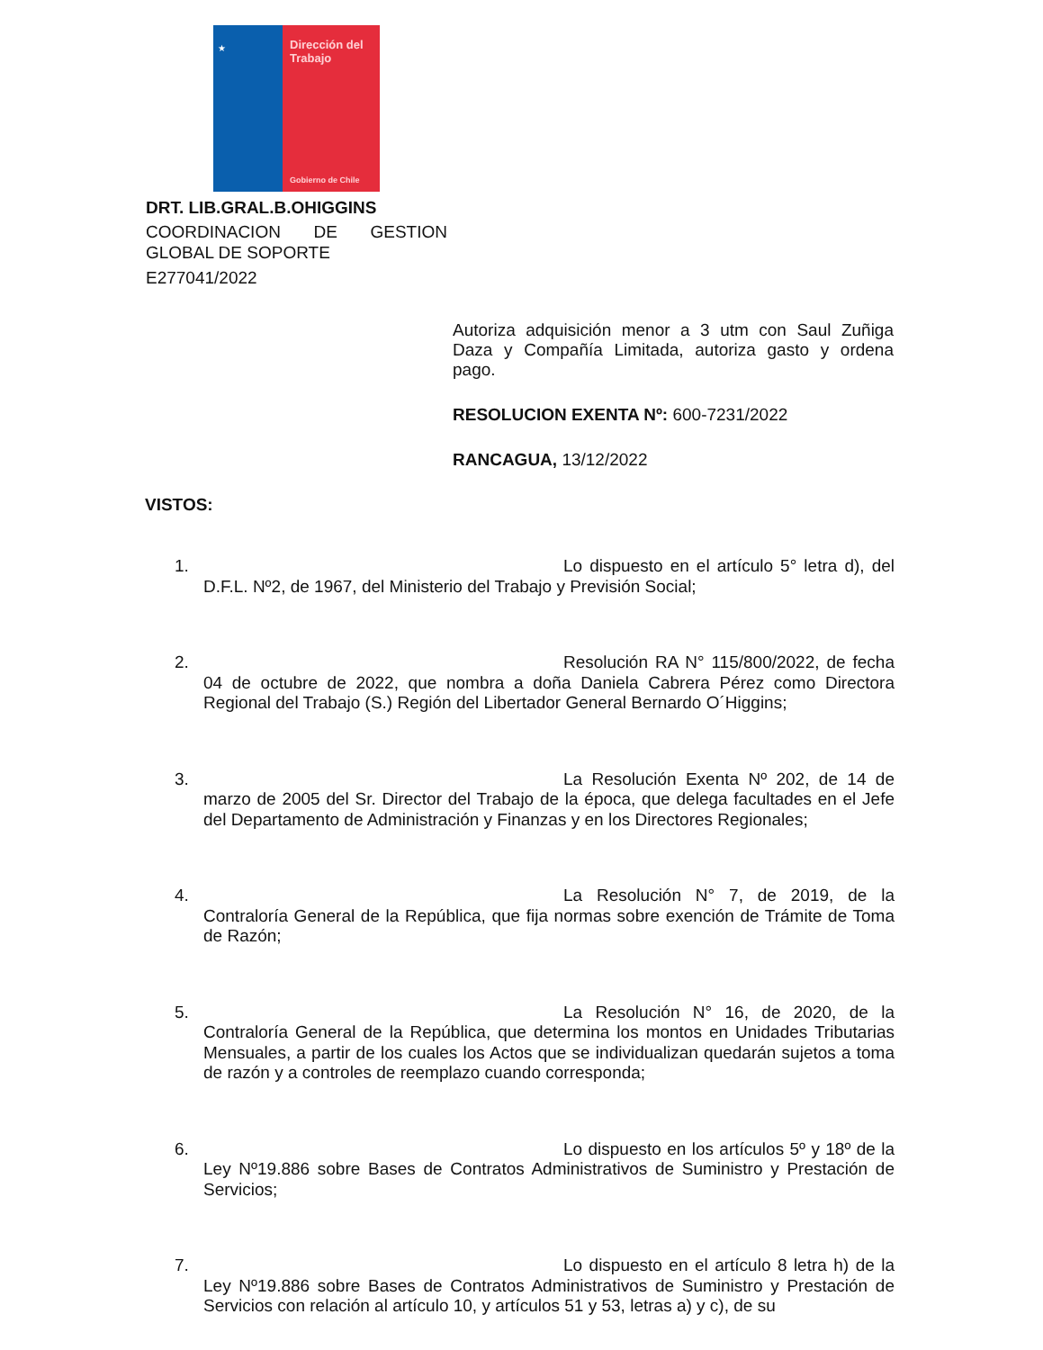★
Dirección del Trabajo
Gobierno de Chile
DRT. LIB.GRAL.B.OHIGGINS
COORDINACION DE GESTION GLOBAL DE SOPORTE
E277041/2022
Autoriza adquisición menor a 3 utm con Saul Zuñiga Daza y Compañía Limitada, autoriza gasto y ordena pago.
RESOLUCION EXENTA Nº: 600-7231/2022
RANCAGUA, 13/12/2022
VISTOS:
1. Lo dispuesto en el artículo 5° letra d), del D.F.L. Nº2, de 1967, del Ministerio del Trabajo y Previsión Social;
2. Resolución RA N° 115/800/2022, de fecha 04 de octubre de 2022, que nombra a doña Daniela Cabrera Pérez como Directora Regional del Trabajo (S.) Región del Libertador General Bernardo O´Higgins;
3. La Resolución Exenta Nº 202, de 14 de marzo de 2005 del Sr. Director del Trabajo de la época, que delega facultades en el Jefe del Departamento de Administración y Finanzas y en los Directores Regionales;
4. La Resolución N° 7, de 2019, de la Contraloría General de la República, que fija normas sobre exención de Trámite de Toma de Razón;
5. La Resolución N° 16, de 2020, de la Contraloría General de la República, que determina los montos en Unidades Tributarias Mensuales, a partir de los cuales los Actos que se individualizan quedarán sujetos a toma de razón y a controles de reemplazo cuando corresponda;
6. Lo dispuesto en los artículos 5º y 18º de la Ley Nº19.886 sobre Bases de Contratos Administrativos de Suministro y Prestación de Servicios;
7. Lo dispuesto en el artículo 8 letra h) de la Ley Nº19.886 sobre Bases de Contratos Administrativos de Suministro y Prestación de Servicios con relación al artículo 10, y artículos 51 y 53, letras a) y c), de su